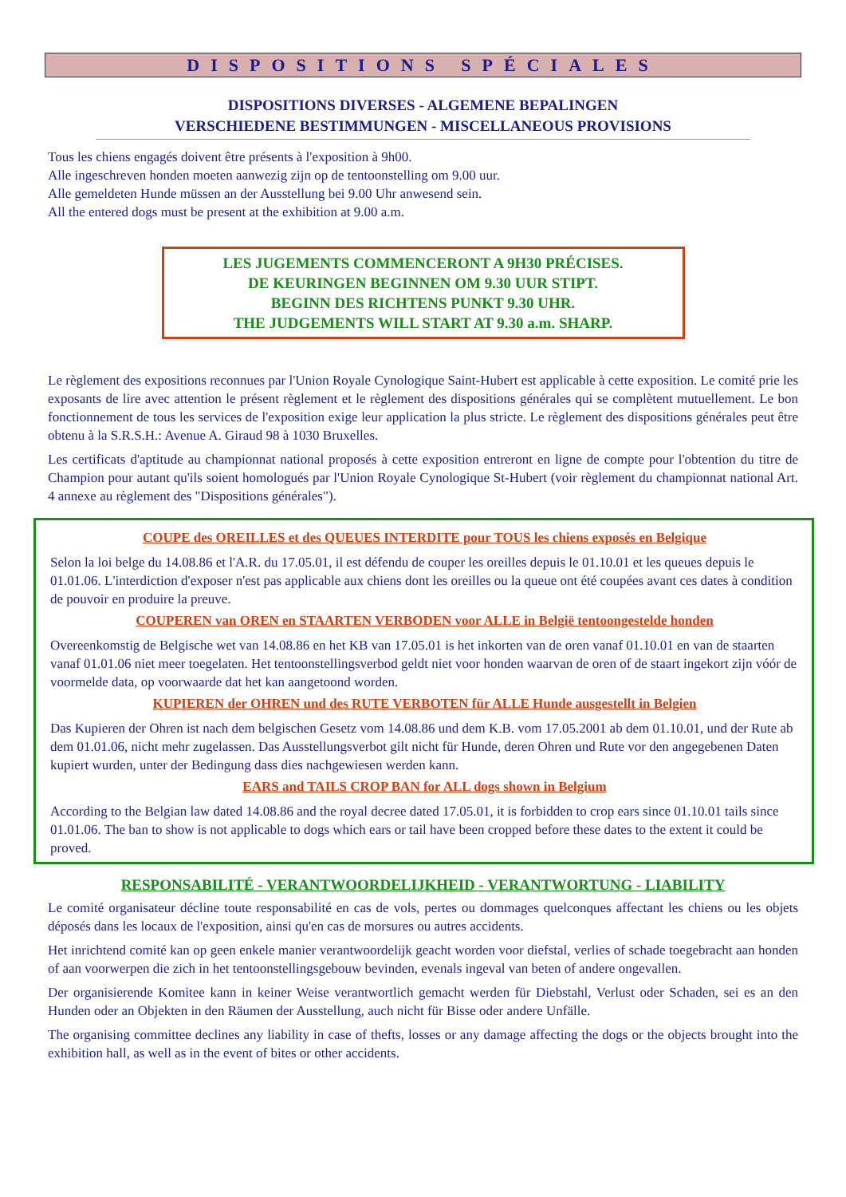DISPOSITIONS SPÉCIALES
DISPOSITIONS DIVERSES - ALGEMENE BEPALINGEN
VERSCHIEDENE BESTIMMUNGEN - MISCELLANEOUS PROVISIONS
Tous les chiens engagés doivent être présents à l'exposition à 9h00.
Alle ingeschreven honden moeten aanwezig zijn op de tentoonstelling om 9.00 uur.
Alle gemeldeten Hunde müssen an der Ausstellung bei 9.00 Uhr anwesend sein.
All the entered dogs must be present at the exhibition at 9.00 a.m.
LES JUGEMENTS COMMENCERONT A 9H30 PRÉCISES.
DE KEURINGEN BEGINNEN OM 9.30 UUR STIPT.
BEGINN DES RICHTENS PUNKT 9.30 UHR.
THE JUDGEMENTS WILL START AT 9.30 a.m. SHARP.
Le règlement des expositions reconnues par l'Union Royale Cynologique Saint-Hubert est applicable à cette exposition. Le comité prie les exposants de lire avec attention le présent règlement et le règlement des dispositions générales qui se complètent mutuellement. Le bon fonctionnement de tous les services de l'exposition exige leur application la plus stricte. Le règlement des dispositions générales peut être obtenu à la S.R.S.H.: Avenue A. Giraud 98 à 1030 Bruxelles.
Les certificats d'aptitude au championnat national proposés à cette exposition entreront en ligne de compte pour l'obtention du titre de Champion pour autant qu'ils soient homologués par l'Union Royale Cynologique St-Hubert (voir règlement du championnat national Art. 4 annexe au règlement des "Dispositions générales").
COUPE des OREILLES et des QUEUES INTERDITE pour TOUS les chiens exposés en Belgique
Selon la loi belge du 14.08.86 et l'A.R. du 17.05.01, il est défendu de couper les oreilles depuis le 01.10.01 et les queues depuis le 01.01.06. L'interdiction d'exposer n'est pas applicable aux chiens dont les oreilles ou la queue ont été coupées avant ces dates à condition de pouvoir en produire la preuve.
COUPEREN van OREN en STAARTEN VERBODEN voor ALLE in België tentoongestelde honden
Overeenkomstig de Belgische wet van 14.08.86 en het KB van 17.05.01 is het inkorten van de oren vanaf 01.10.01 en van de staarten vanaf 01.01.06 niet meer toegelaten. Het tentoonstellingsverbod geldt niet voor honden waarvan de oren of de staart ingekort zijn vóór de voormelde data, op voorwaarde dat het kan aangetoond worden.
KUPIEREN der OHREN und des RUTE VERBOTEN für ALLE Hunde ausgestellt in Belgien
Das Kupieren der Ohren ist nach dem belgischen Gesetz vom 14.08.86 und dem K.B. vom 17.05.2001 ab dem 01.10.01, und der Rute ab dem 01.01.06, nicht mehr zugelassen. Das Ausstellungsverbot gilt nicht für Hunde, deren Ohren und Rute vor den angegebenen Daten kupiert wurden, unter der Bedingung dass dies nachgewiesen werden kann.
EARS and TAILS CROP BAN for ALL dogs shown in Belgium
According to the Belgian law dated 14.08.86 and the royal decree dated 17.05.01, it is forbidden to crop ears since 01.10.01 tails since 01.01.06. The ban to show is not applicable to dogs which ears or tail have been cropped before these dates to the extent it could be proved.
RESPONSABILITÉ - VERANTWOORDELIJKHEID - VERANTWORTUNG - LIABILITY
Le comité organisateur décline toute responsabilité en cas de vols, pertes ou dommages quelconques affectant les chiens ou les objets déposés dans les locaux de l'exposition, ainsi qu'en cas de morsures ou autres accidents.
Het inrichtend comité kan op geen enkele manier verantwoordelijk geacht worden voor diefstal, verlies of schade toegebracht aan honden of aan voorwerpen die zich in het tentoonstellingsgebouw bevinden, evenals ingeval van beten of andere ongevallen.
Der organisierende Komitee kann in keiner Weise verantwortlich gemacht werden für Diebstahl, Verlust oder Schaden, sei es an den Hunden oder an Objekten in den Räumen der Ausstellung, auch nicht für Bisse oder andere Unfälle.
The organising committee declines any liability in case of thefts, losses or any damage affecting the dogs or the objects brought into the exhibition hall, as well as in the event of bites or other accidents.